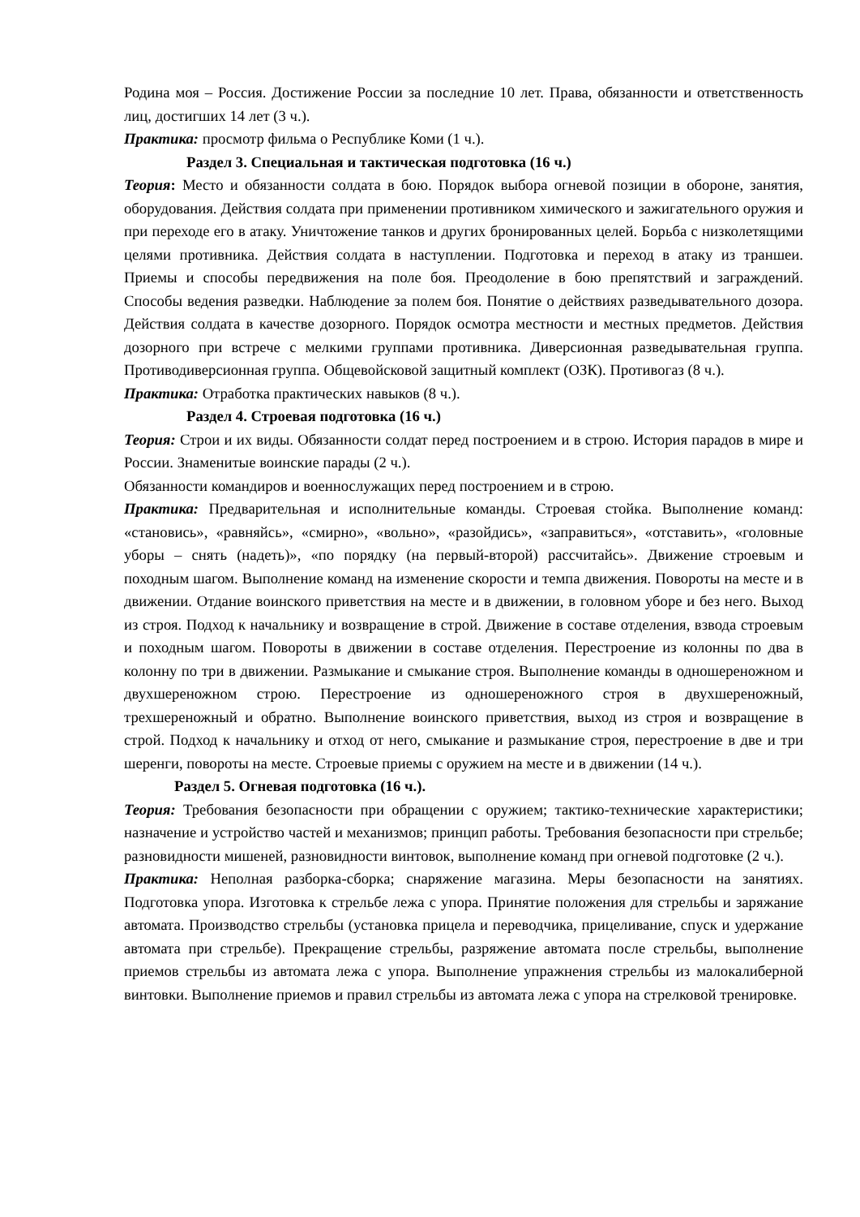Родина моя – Россия. Достижение России за последние 10 лет. Права, обязанности и ответственность лиц, достигших 14 лет (3 ч.).
Практика: просмотр фильма о Республике Коми (1 ч.).
Раздел 3. Специальная и тактическая подготовка (16 ч.)
Теория: Место и обязанности солдата в бою. Порядок выбора огневой позиции в обороне, занятия, оборудования. Действия солдата при применении противником химического и зажигательного оружия и при переходе его в атаку. Уничтожение танков и других бронированных целей. Борьба с низколетящими целями противника. Действия солдата в наступлении. Подготовка и переход в атаку из траншеи. Приемы и способы передвижения на поле боя. Преодоление в бою препятствий и заграждений. Способы ведения разведки. Наблюдение за полем боя. Понятие о действиях разведывательного дозора. Действия солдата в качестве дозорного. Порядок осмотра местности и местных предметов. Действия дозорного при встрече с мелкими группами противника. Диверсионная разведывательная группа. Противодиверсионная группа. Общевойсковой защитный комплект (ОЗК). Противогаз (8 ч.).
Практика: Отработка практических навыков (8 ч.).
Раздел 4. Строевая подготовка (16 ч.)
Теория: Строи и их виды. Обязанности солдат перед построением и в строю. История парадов в мире и России. Знаменитые воинские парады (2 ч.).
Обязанности командиров и военнослужащих перед построением и в строю.
Практика: Предварительная и исполнительные команды. Строевая стойка. Выполнение команд: «становись», «равняйсь», «смирно», «вольно», «разойдись», «заправиться», «отставить», «головные уборы – снять (надеть)», «по порядку (на первый-второй) рассчитайсь». Движение строевым и походным шагом. Выполнение команд на изменение скорости и темпа движения. Повороты на месте и в движении. Отдание воинского приветствия на месте и в движении, в головном уборе и без него. Выход из строя. Подход к начальнику и возвращение в строй. Движение в составе отделения, взвода строевым и походным шагом. Повороты в движении в составе отделения. Перестроение из колонны по два в колонну по три в движении. Размыкание и смыкание строя. Выполнение команды в одношереножном и двухшереножном строю. Перестроение из одношереножного строя в двухшереножный, трехшереножный и обратно. Выполнение воинского приветствия, выход из строя и возвращение в строй. Подход к начальнику и отход от него, смыкание и размыкание строя, перестроение в две и три шеренги, повороты на месте. Строевые приемы с оружием на месте и в движении (14 ч.).
Раздел 5. Огневая подготовка (16 ч.).
Теория: Требования безопасности при обращении с оружием; тактико-технические характеристики; назначение и устройство частей и механизмов; принцип работы. Требования безопасности при стрельбе; разновидности мишеней, разновидности винтовок, выполнение команд при огневой подготовке (2 ч.).
Практика: Неполная разборка-сборка; снаряжение магазина. Меры безопасности на занятиях. Подготовка упора. Изготовка к стрельбе лежа с упора. Принятие положения для стрельбы и заряжание автомата. Производство стрельбы (установка прицела и переводчика, прицеливание, спуск и удержание автомата при стрельбе). Прекращение стрельбы, разряжение автомата после стрельбы, выполнение приемов стрельбы из автомата лежа с упора. Выполнение упражнения стрельбы из малокалиберной винтовки. Выполнение приемов и правил стрельбы из автомата лежа с упора на стрелковой тренировке.